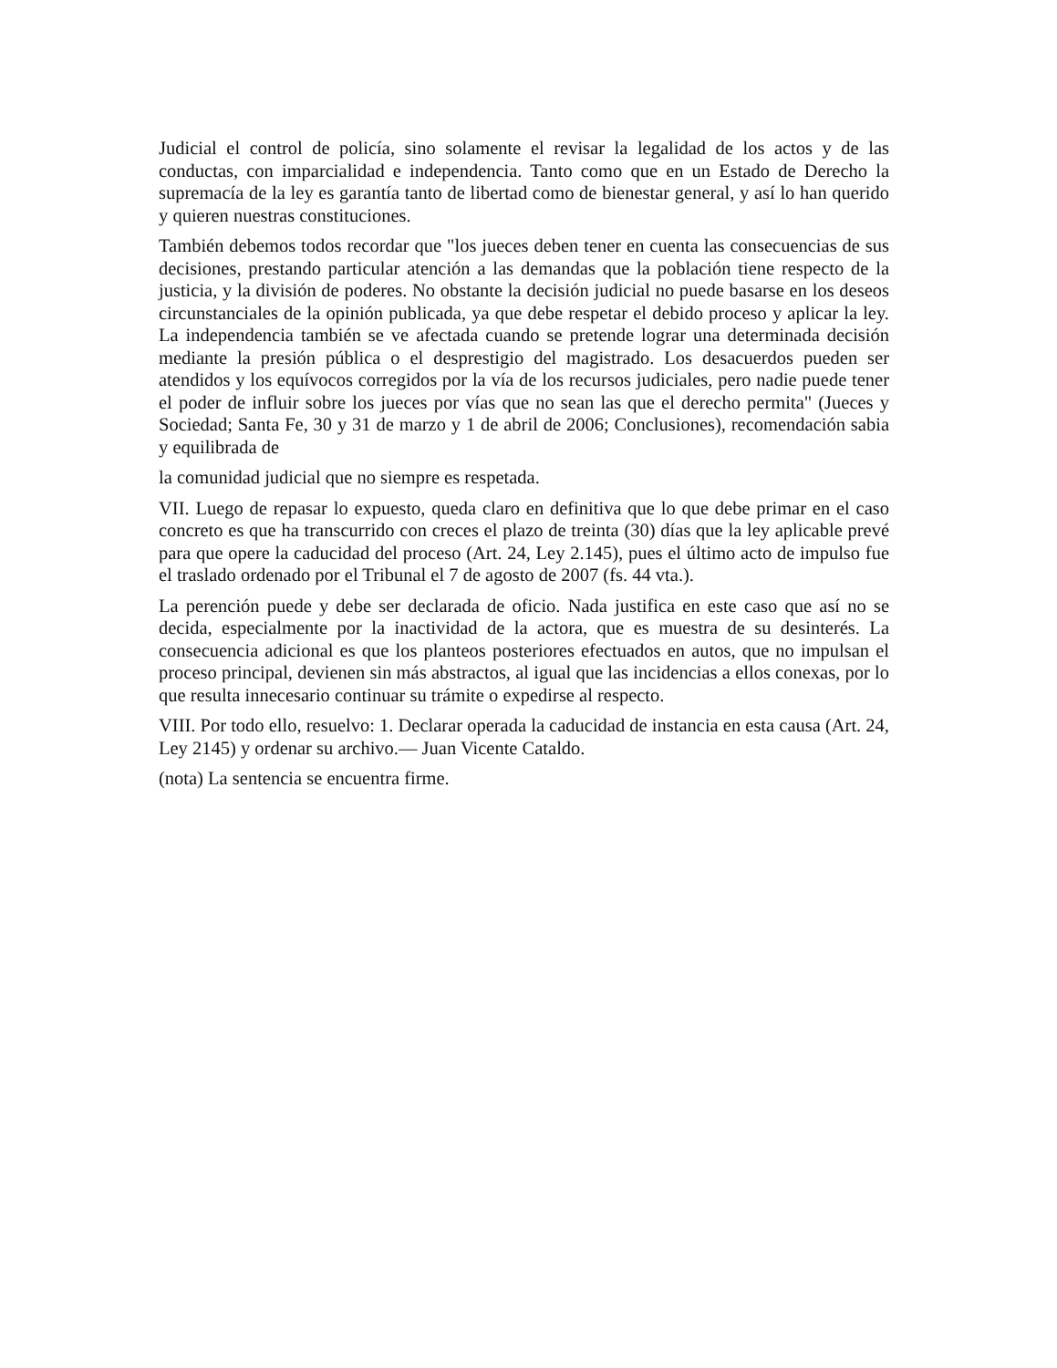Judicial el control de policía, sino solamente el revisar la legalidad de los actos y de las conductas, con imparcialidad e independencia. Tanto como que en un Estado de Derecho la supremacía de la ley es garantía tanto de libertad como de bienestar general, y así lo han querido y quieren nuestras constituciones.
También debemos todos recordar que "los jueces deben tener en cuenta las consecuencias de sus decisiones, prestando particular atención a las demandas que la población tiene respecto de la justicia, y la división de poderes. No obstante la decisión judicial no puede basarse en los deseos circunstanciales de la opinión publicada, ya que debe respetar el debido proceso y aplicar la ley. La independencia también se ve afectada cuando se pretende lograr una determinada decisión mediante la presión pública o el desprestigio del magistrado. Los desacuerdos pueden ser atendidos y los equívocos corregidos por la vía de los recursos judiciales, pero nadie puede tener el poder de influir sobre los jueces por vías que no sean las que el derecho permita" (Jueces y Sociedad; Santa Fe, 30 y 31 de marzo y 1 de abril de 2006; Conclusiones), recomendación sabia y equilibrada de
la comunidad judicial que no siempre es respetada.
VII. Luego de repasar lo expuesto, queda claro en definitiva que lo que debe primar en el caso concreto es que ha transcurrido con creces el plazo de treinta (30) días que la ley aplicable prevé para que opere la caducidad del proceso (Art. 24, Ley 2.145), pues el último acto de impulso fue el traslado ordenado por el Tribunal el 7 de agosto de 2007 (fs. 44 vta.).
La perención puede y debe ser declarada de oficio. Nada justifica en este caso que así no se decida, especialmente por la inactividad de la actora, que es muestra de su desinterés. La consecuencia adicional es que los planteos posteriores efectuados en autos, que no impulsan el proceso principal, devienen sin más abstractos, al igual que las incidencias a ellos conexas, por lo que resulta innecesario continuar su trámite o expedirse al respecto.
VIII. Por todo ello, resuelvo: 1. Declarar operada la caducidad de instancia en esta causa (Art. 24, Ley 2145) y ordenar su archivo.— Juan Vicente Cataldo.
(nota) La sentencia se encuentra firme.